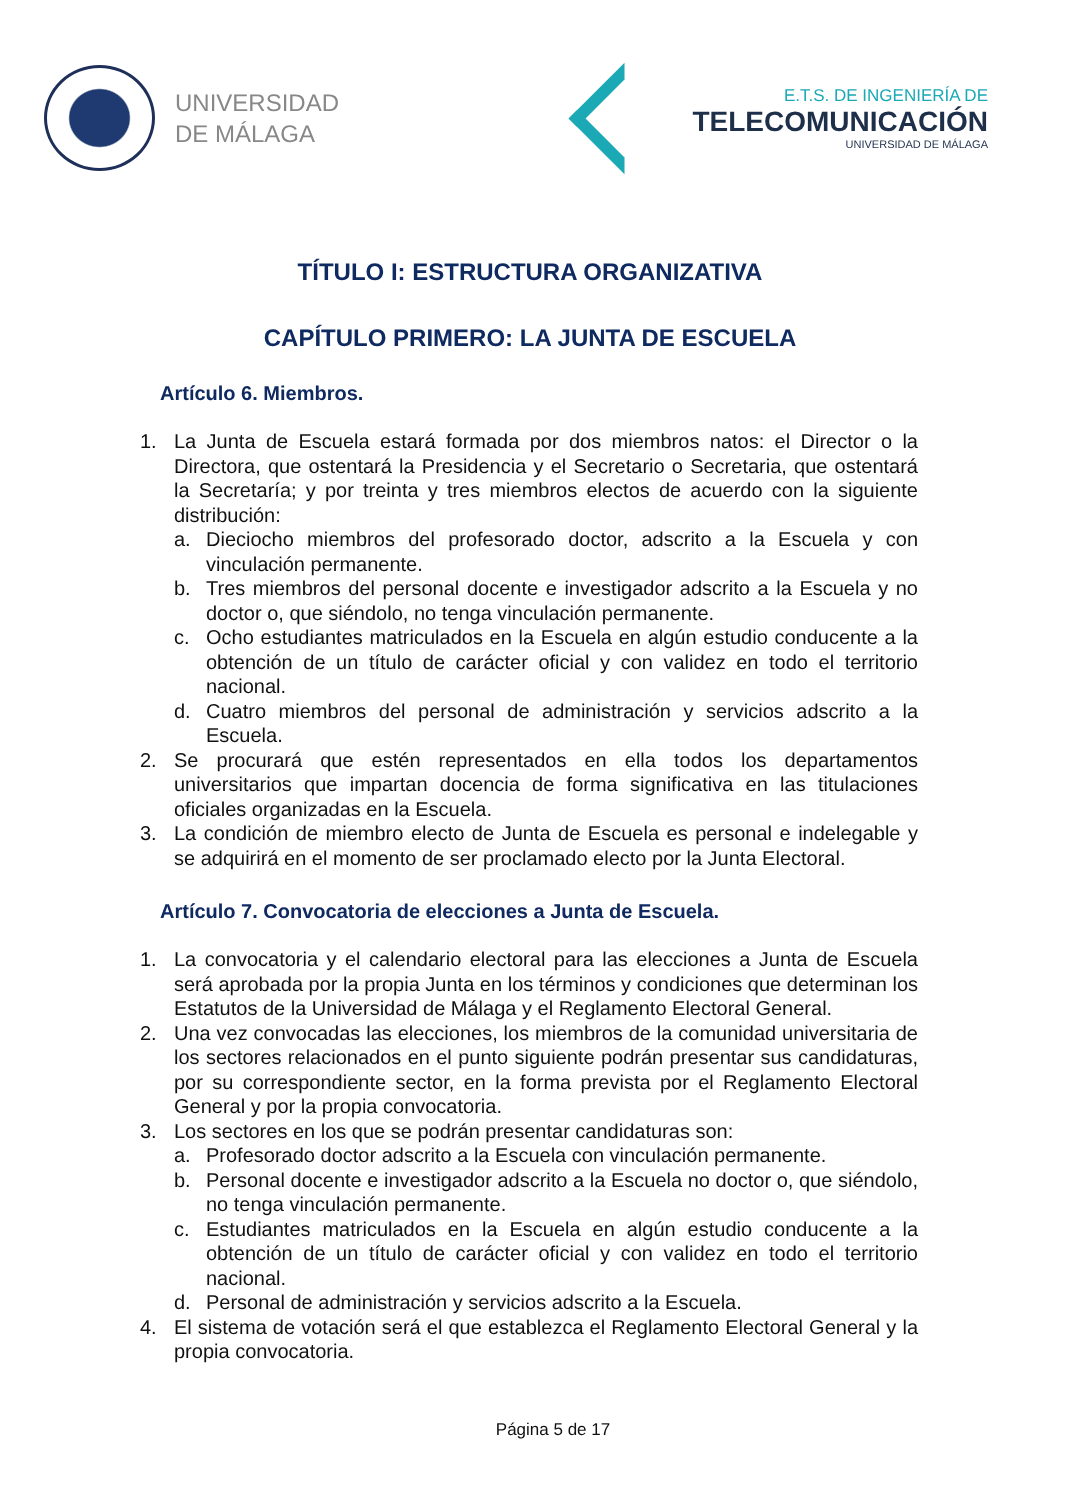UNIVERSIDAD
DE MÁLAGA
E.T.S. DE INGENIERÍA DE
TELECOMUNICACIÓN
UNIVERSIDAD DE MÁLAGA
TÍTULO I: ESTRUCTURA ORGANIZATIVA
CAPÍTULO PRIMERO: LA JUNTA DE ESCUELA
Artículo 6. Miembros.
1. La Junta de Escuela estará formada por dos miembros natos: el Director o la Directora, que ostentará la Presidencia y el Secretario o Secretaria, que ostentará la Secretaría; y por treinta y tres miembros electos de acuerdo con la siguiente distribución:
a. Dieciocho miembros del profesorado doctor, adscrito a la Escuela y con vinculación permanente.
b. Tres miembros del personal docente e investigador adscrito a la Escuela y no doctor o, que siéndolo, no tenga vinculación permanente.
c. Ocho estudiantes matriculados en la Escuela en algún estudio conducente a la obtención de un título de carácter oficial y con validez en todo el territorio nacional.
d. Cuatro miembros del personal de administración y servicios adscrito a la Escuela.
2. Se procurará que estén representados en ella todos los departamentos universitarios que impartan docencia de forma significativa en las titulaciones oficiales organizadas en la Escuela.
3. La condición de miembro electo de Junta de Escuela es personal e indelegable y se adquirirá en el momento de ser proclamado electo por la Junta Electoral.
Artículo 7. Convocatoria de elecciones a Junta de Escuela.
1. La convocatoria y el calendario electoral para las elecciones a Junta de Escuela será aprobada por la propia Junta en los términos y condiciones que determinan los Estatutos de la Universidad de Málaga y el Reglamento Electoral General.
2. Una vez convocadas las elecciones, los miembros de la comunidad universitaria de los sectores relacionados en el punto siguiente podrán presentar sus candidaturas, por su correspondiente sector, en la forma prevista por el Reglamento Electoral General y por la propia convocatoria.
3. Los sectores en los que se podrán presentar candidaturas son:
a. Profesorado doctor adscrito a la Escuela con vinculación permanente.
b. Personal docente e investigador adscrito a la Escuela no doctor o, que siéndolo, no tenga vinculación permanente.
c. Estudiantes matriculados en la Escuela en algún estudio conducente a la obtención de un título de carácter oficial y con validez en todo el territorio nacional.
d. Personal de administración y servicios adscrito a la Escuela.
4. El sistema de votación será el que establezca el Reglamento Electoral General y la propia convocatoria.
Página 5 de 17